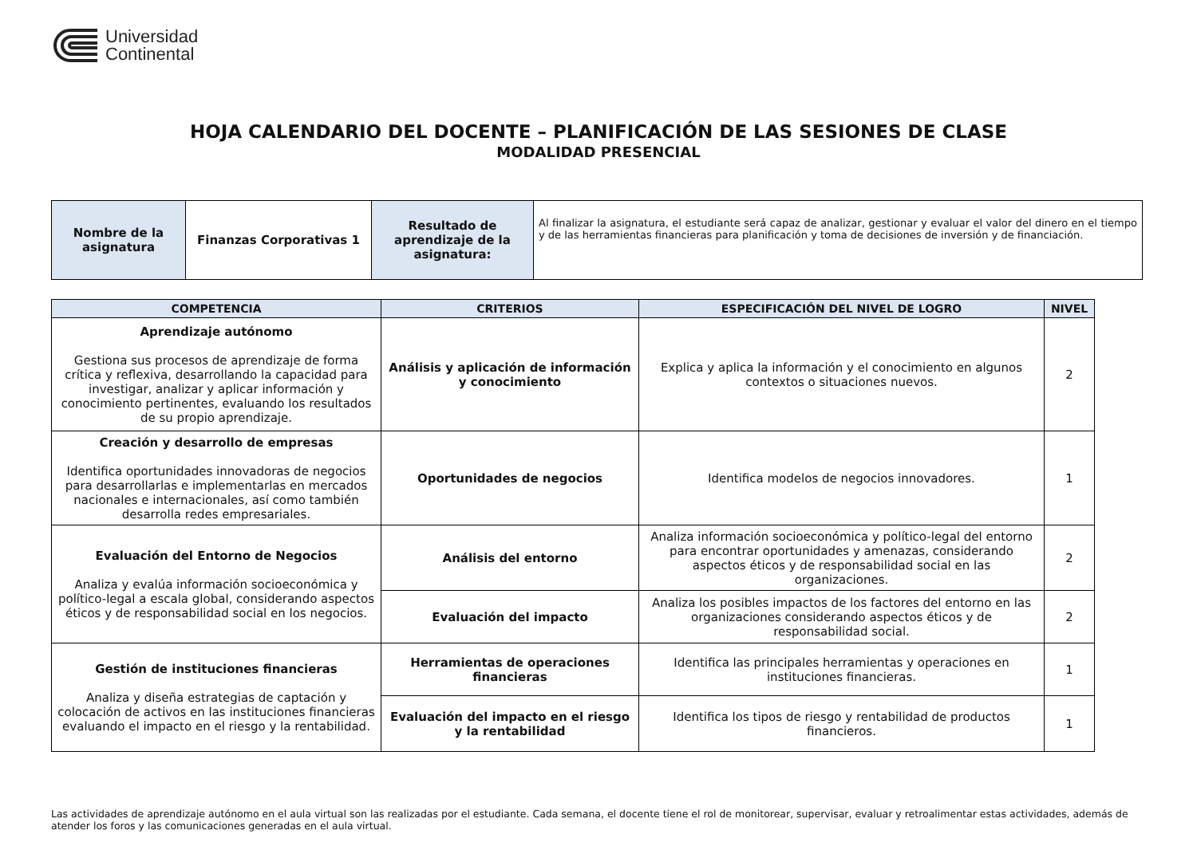Universidad
Continental
HOJA CALENDARIO DEL DOCENTE – PLANIFICACIÓN DE LAS SESIONES DE CLASE
MODALIDAD PRESENCIAL
| Nombre de la asignatura | Finanzas Corporativas 1 | Resultado de aprendizaje de la asignatura: | Al finalizar la asignatura, el estudiante será capaz de analizar, gestionar y evaluar el valor del dinero en el tiempo y de las herramientas financieras para planificación y toma de decisiones de inversión y de financiación. |
| COMPETENCIA | CRITERIOS | ESPECIFICACIÓN DEL NIVEL DE LOGRO | NIVEL |
| --- | --- | --- | --- |
| Aprendizaje autónomo Gestiona sus procesos de aprendizaje de forma crítica y reflexiva, desarrollando la capacidad para investigar, analizar y aplicar información y conocimiento pertinentes, evaluando los resultados de su propio aprendizaje. | Análisis y aplicación de información y conocimiento | Explica y aplica la información y el conocimiento en algunos contextos o situaciones nuevos. | 2 |
| Creación y desarrollo de empresas Identifica oportunidades innovadoras de negocios para desarrollarlas e implementarlas en mercados nacionales e internacionales, así como también desarrolla redes empresariales. | Oportunidades de negocios | Identifica modelos de negocios innovadores. | 1 |
| Evaluación del Entorno de Negocios Analiza y evalúa información socioeconómica y político-legal a escala global, considerando aspectos éticos y de responsabilidad social en los negocios. | Análisis del entorno | Analiza información socioeconómica y político-legal del entorno para encontrar oportunidades y amenazas, considerando aspectos éticos y de responsabilidad social en las organizaciones. | 2 |
| | Evaluación del impacto | Analiza los posibles impactos de los factores del entorno en las organizaciones considerando aspectos éticos y de responsabilidad social. | 2 |
| Gestión de instituciones financieras Analiza y diseña estrategias de captación y colocación de activos en las instituciones financieras evaluando el impacto en el riesgo y la rentabilidad. | Herramientas de operaciones financieras | Identifica las principales herramientas y operaciones en instituciones financieras. | 1 |
| | Evaluación del impacto en el riesgo y la rentabilidad | Identifica los tipos de riesgo y rentabilidad de productos financieros. | 1 |
Las actividades de aprendizaje autónomo en el aula virtual son las realizadas por el estudiante. Cada semana, el docente tiene el rol de monitorear, supervisar, evaluar y retroalimentar estas actividades, además de atender los foros y las comunicaciones generadas en el aula virtual.